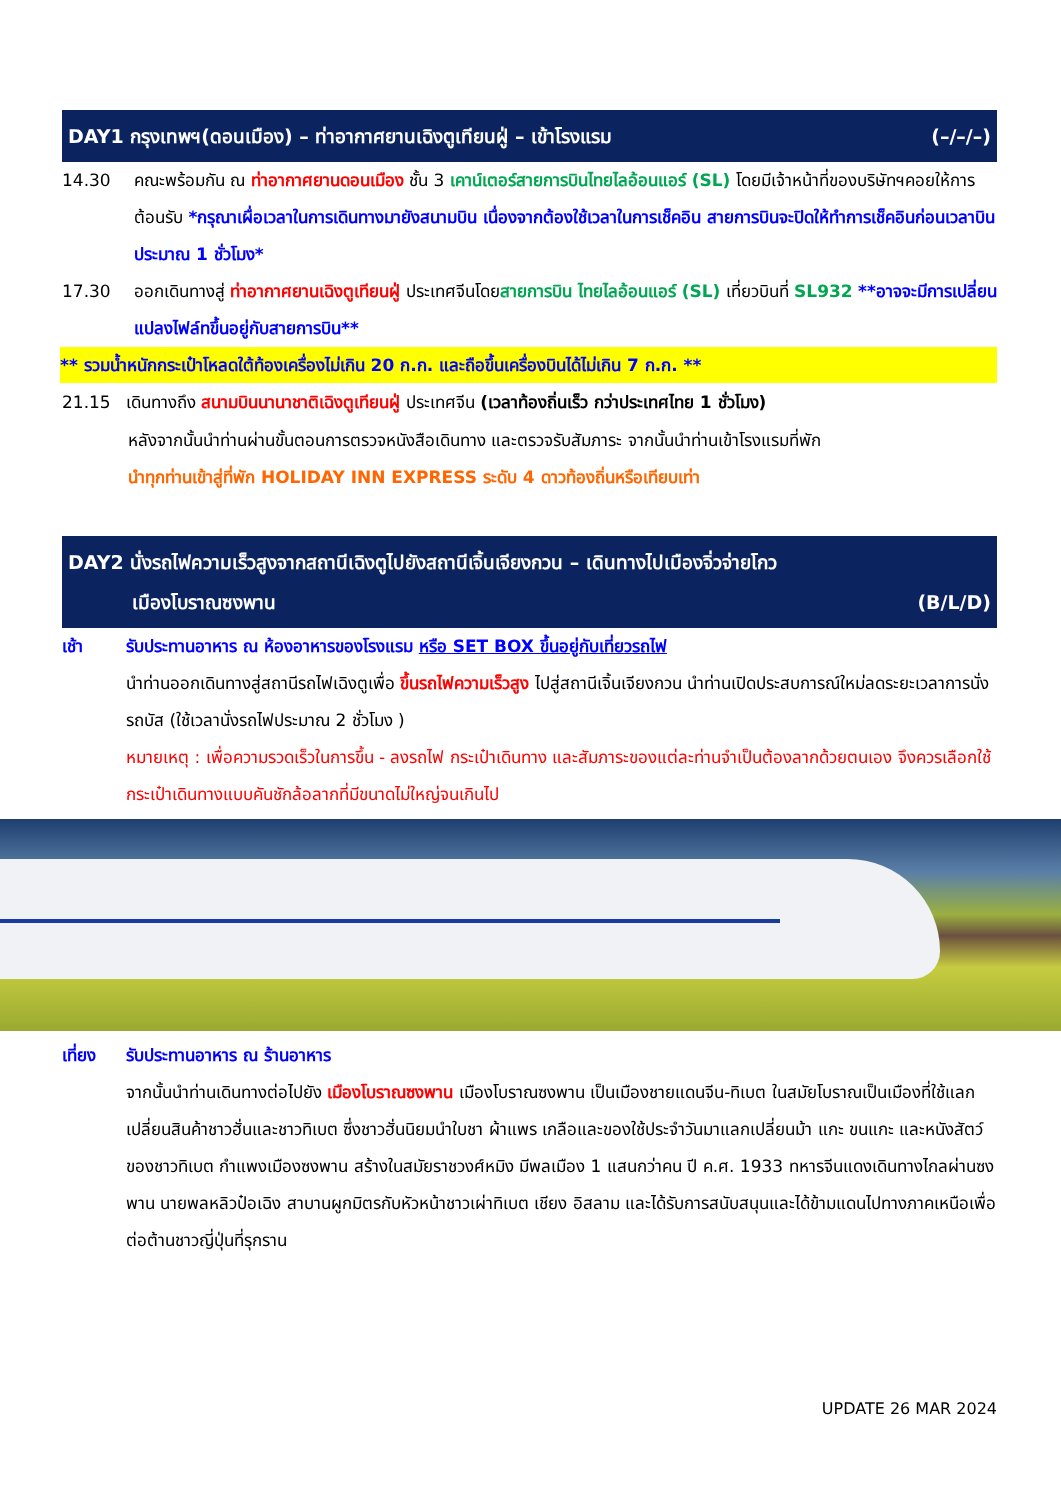DAY1 กรุงเทพฯ(ดอนเมือง) – ท่าอากาศยานเฉิงตูเทียนฝู่ – เข้าโรงแรม (–/–/–)
14.30 คณะพร้อมกัน ณ ท่าอากาศยานดอนเมือง ชั้น 3 เคาน์เตอร์สายการบินไทยไลอ้อนแอร์ (SL) โดยมีเจ้าหน้าที่ของบริษัทฯคอยให้การต้อนรับ *กรุณาเผื่อเวลาในการเดินทางมายังสนามบิน เนื่องจากต้องใช้เวลาในการเช็คอิน สายการบินจะปิดให้ทำการเช็คอินก่อนเวลาบินประมาณ 1 ชั่วโมง*
17.30 ออกเดินทางสู่ ท่าอากาศยานเฉิงตูเทียนฝู่ ประเทศจีนโดยสายการบิน ไทยไลอ้อนแอร์ (SL) เที่ยวบินที่ SL932 **อาจจะมีการเปลี่ยนแปลงไฟล์ทขึ้นอยู่กับสายการบิน**
** รวมน้ำหนักกระเป๋าโหลดใต้ท้องเครื่องไม่เกิน 20 ก.ก. และถือขึ้นเครื่องบินได้ไม่เกิน 7 ก.ก. **
21.15 เดินทางถึง สนามบินนานาชาติเฉิงตูเทียนฝู่ ประเทศจีน (เวลาท้องถิ่นเร็ว กว่าประเทศไทย 1 ชั่วโมง)
หลังจากนั้นนำท่านผ่านขั้นตอนการตรวจหนังสือเดินทาง และตรวจรับสัมภาระ จากนั้นนำท่านเข้าโรงแรมที่พัก
นำทุกท่านเข้าสู่ที่พัก HOLIDAY INN EXPRESS ระดับ 4 ดาวท้องถิ่นหรือเทียบเท่า
DAY2 นั่งรถไฟความเร็วสูงจากสถานีเฉิงตูไปยังสถานีเจิ้นเจียงกวน – เดินทางไปเมืองจิ่วจ่ายโกว
เมืองโบราณซงพาน (B/L/D)
เช้า รับประทานอาหาร ณ ห้องอาหารของโรงแรม หรือ SET BOX ขึ้นอยู่กับเที่ยวรถไฟ
นำท่านออกเดินทางสู่สถานีรถไฟเฉิงตูเพื่อ ขึ้นรถไฟความเร็วสูง ไปสู่สถานีเจิ้นเจียงกวน นำท่านเปิดประสบการณ์ใหม่ลดระยะเวลาการนั่งรถบัส (ใช้เวลานั่งรถไฟประมาณ 2 ชั่วโมง )
หมายเหตุ : เพื่อความรวดเร็วในการขึ้น - ลงรถไฟ กระเป๋าเดินทาง และสัมภาระของแต่ละท่านจำเป็นต้องลากด้วยตนเอง จึงควรเลือกใช้กระเป๋าเดินทางแบบคันชักล้อลากที่มีขนาดไม่ใหญ่จนเกินไป
เที่ยง รับประทานอาหาร ณ ร้านอาหาร
จากนั้นนำท่านเดินทางต่อไปยัง เมืองโบราณซงพาน เมืองโบราณซงพาน เป็นเมืองชายแดนจีน-ทิเบต ในสมัยโบราณเป็นเมืองที่ใช้แลกเปลี่ยนสินค้าชาวฮั่นและชาวทิเบต ซึ่งชาวฮั่นนิยมนำใบชา ผ้าแพร เกลือและของใช้ประจำวันมาแลกเปลี่ยนม้า แกะ ขนแกะ และหนังสัตว์ของชาวทิเบต กำแพงเมืองซงพาน สร้างในสมัยราชวงศ์หมิง มีพลเมือง 1 แสนกว่าคน ปี ค.ศ. 1933 ทหารจีนแดงเดินทางไกลผ่านซงพาน นายพลหลิวป๋อเฉิง สาบานผูกมิตรกับหัวหน้าชาวเผ่าทิเบต เชียง อิสลาม และได้รับการสนับสนุนและได้ข้ามแดนไปทางภาคเหนือเพื่อต่อต้านชาวญี่ปุ่นที่รุกราน
UPDATE 26 MAR 2024